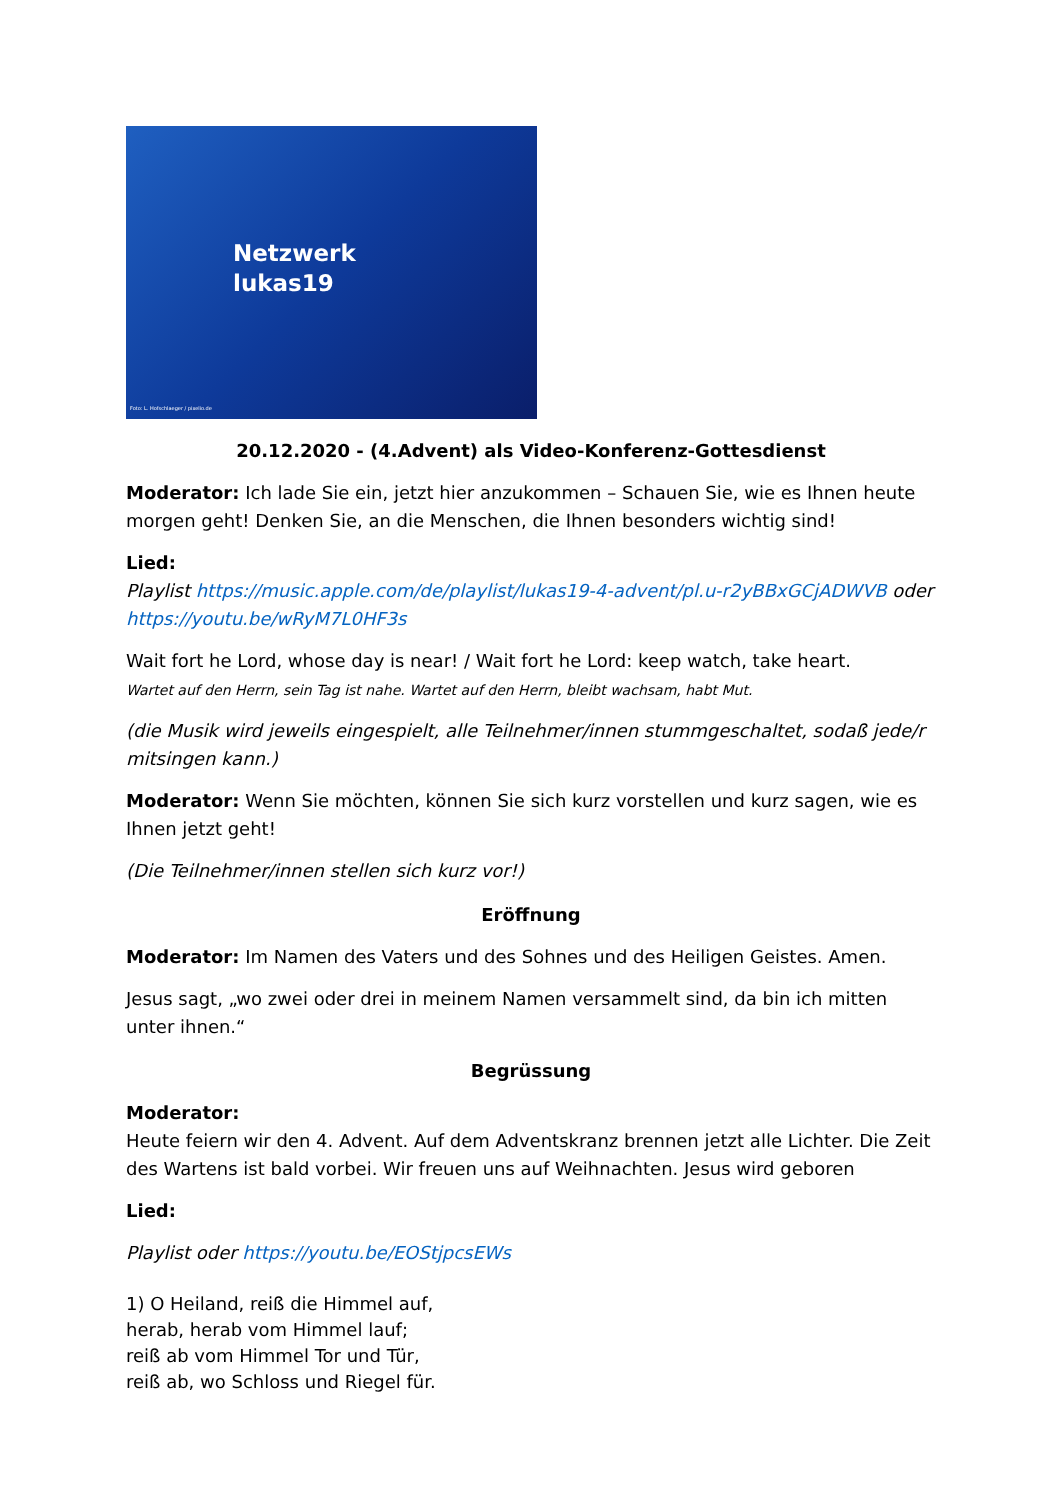Netzwerk
lukas19
Foto: L. Hofschlaeger / pixelio.de
20.12.2020 - (4.Advent) als Video-Konferenz-Gottesdienst
Moderator: Ich lade Sie ein, jetzt hier anzukommen – Schauen Sie, wie es Ihnen heute morgen geht! Denken Sie, an die Menschen, die Ihnen besonders wichtig sind!
Lied:
Playlist https://music.apple.com/de/playlist/lukas19-4-advent/pl.u-r2yBBxGCjADWVB oder https://youtu.be/wRyM7L0HF3s
Wait fort he Lord, whose day is near! / Wait fort he Lord: keep watch, take heart.
Wartet auf den Herrn, sein Tag ist nahe. Wartet auf den Herrn, bleibt wachsam, habt Mut.
(die Musik wird jeweils eingespielt, alle Teilnehmer/innen stummgeschaltet, sodaß jede/r mitsingen kann.)
Moderator: Wenn Sie möchten, können Sie sich kurz vorstellen und kurz sagen, wie es Ihnen jetzt geht!
(Die Teilnehmer/innen stellen sich kurz vor!)
Eröffnung
Moderator: Im Namen des Vaters und des Sohnes und des Heiligen Geistes. Amen.
Jesus sagt, „wo zwei oder drei in meinem Namen versammelt sind, da bin ich mitten unter ihnen.“
Begrüssung
Moderator:
Heute feiern wir den 4. Advent. Auf dem Adventskranz brennen jetzt alle Lichter. Die Zeit des Wartens ist bald vorbei. Wir freuen uns auf Weihnachten. Jesus wird geboren
Lied:
Playlist oder https://youtu.be/EOStjpcsEWs
1) O Heiland, reiß die Himmel auf,
herab, herab vom Himmel lauf;
reiß ab vom Himmel Tor und Tür,
reiß ab, wo Schloss und Riegel für.